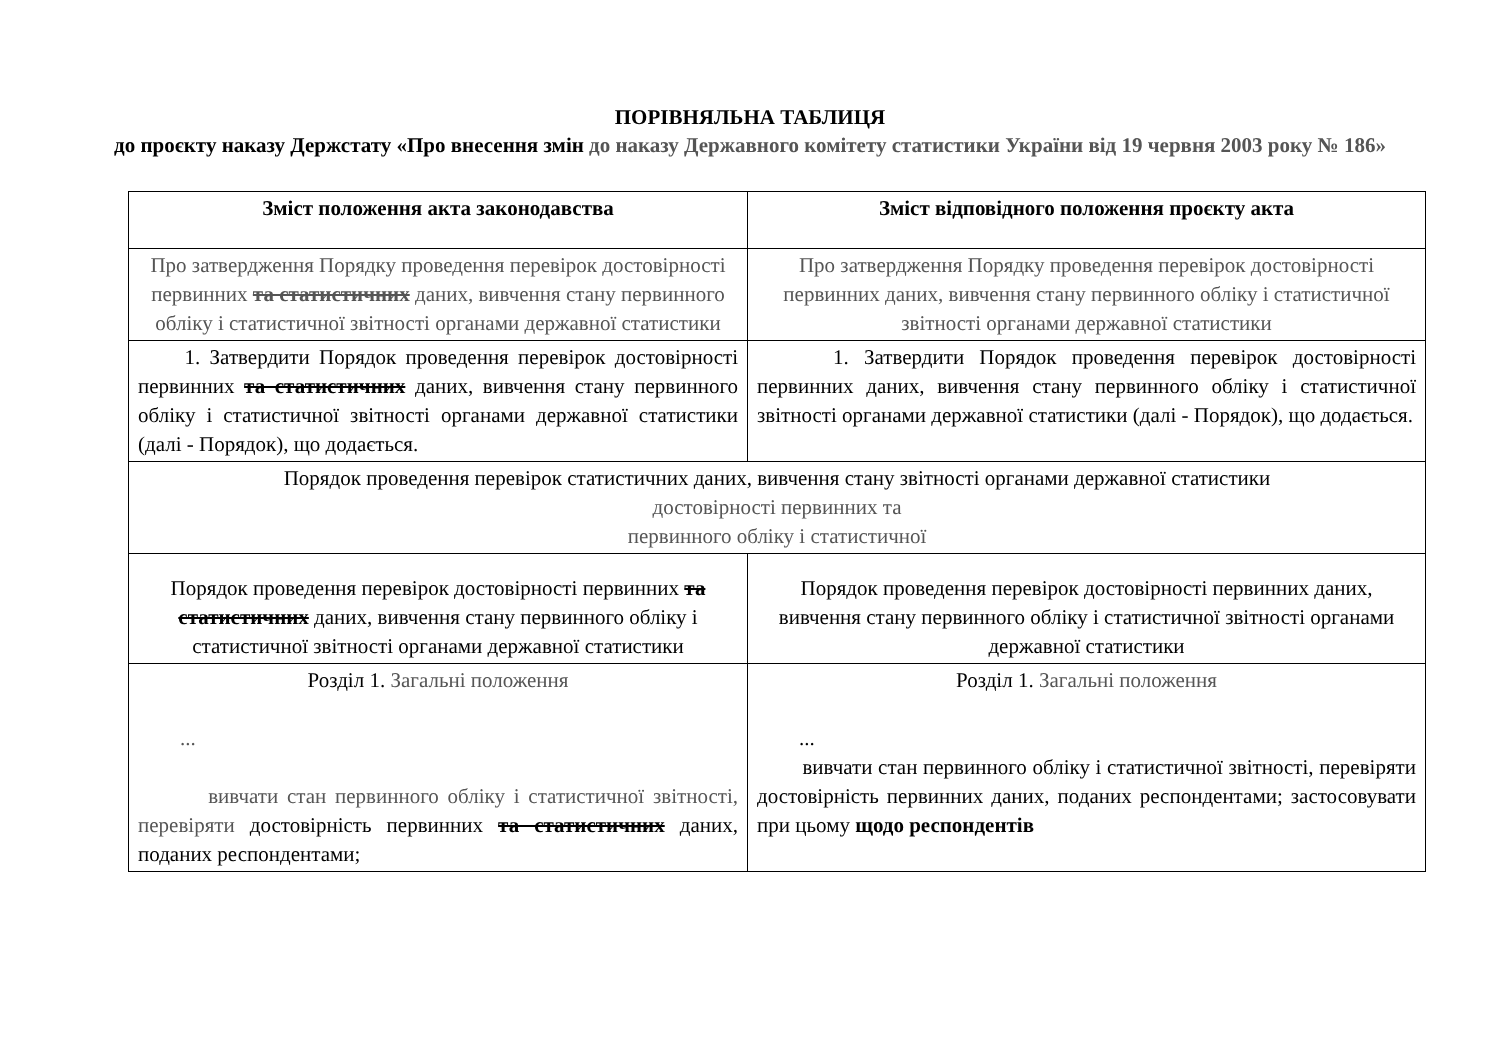ПОРІВНЯЛЬНА ТАБЛИЦЯ
до проєкту наказу Держстату «Про внесення змін до наказу Державного комітету статистики України від 19 червня 2003 року № 186»
| Зміст положення акта законодавства | Зміст відповідного положення проєкту акта |
| --- | --- |
| Про затвердження Порядку проведення перевірок достовірності первинних та статистичних даних, вивчення стану первинного обліку і статистичної звітності органами державної статистики | Про затвердження Порядку проведення перевірок достовірності первинних даних, вивчення стану первинного обліку і статистичної звітності органами державної статистики |
| 1. Затвердити Порядок проведення перевірок достовірності первинних та статистичних даних, вивчення стану первинного обліку і статистичної звітності органами державної статистики (далі - Порядок), що додається. | 1. Затвердити Порядок проведення перевірок достовірності первинних даних, вивчення стану первинного обліку і статистичної звітності органами державної статистики (далі - Порядок), що додається. |
| Порядок проведення перевірок статистичних даних, вивчення стану звітності органами державної статистики достовірності первинних та первинного обліку і статистичної | |
| Порядок проведення перевірок достовірності первинних та статистичних даних, вивчення стану первинного обліку і статистичної звітності органами державної статистики | Порядок проведення перевірок достовірності первинних даних, вивчення стану первинного обліку і статистичної звітності органами державної статистики |
| Розділ 1. Загальні положення ... вивчати стан первинного обліку і статистичної звітності, перевіряти достовірність первинних та статистичних даних, поданих респондентами; | Розділ 1. Загальні положення ... вивчати стан первинного обліку і статистичної звітності, перевіряти достовірність первинних даних, поданих респондентами; застосовувати при цьому щодо респондентів |